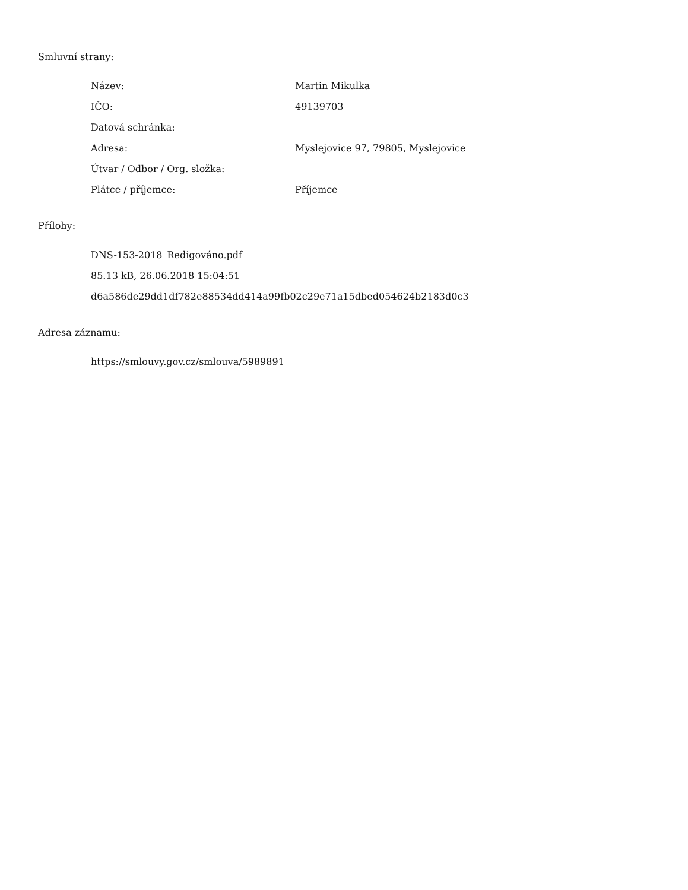Smluvní strany:
| Název: | Martin Mikulka |
| IČO: | 49139703 |
| Datová schránka: | |
| Adresa: | Myslejovice 97, 79805, Myslejovice |
| Útvar / Odbor / Org. složka: | |
| Plátce / příjemce: | Příjemce |
Přílohy:
DNS-153-2018_Redigováno.pdf
85.13 kB, 26.06.2018 15:04:51
d6a586de29dd1df782e88534dd414a99fb02c29e71a15dbed054624b2183d0c3
Adresa záznamu:
https://smlouvy.gov.cz/smlouva/5989891